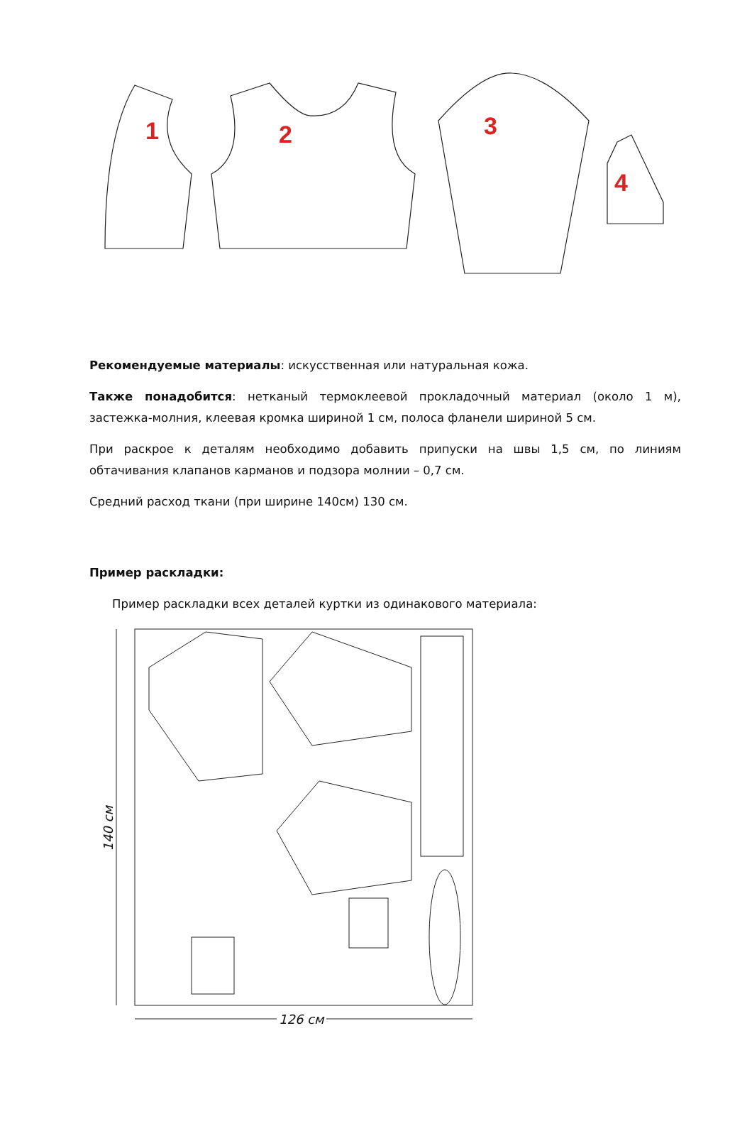1 2 3
4
Рекомендуемые материалы: искусственная или натуральная кожа.
Также понадобится: нетканый термоклеевой прокладочный материал (около 1 м), застежка-молния, клеевая кромка шириной 1 см, полоса фланели шириной 5 см.
При раскрое к деталям необходимо добавить припуски на швы 1,5 см, по линиям обтачивания клапанов карманов и подзора молнии – 0,7 см.
Средний расход ткани (при ширине 140см) 130 см.
Пример раскладки:
Пример раскладки всех деталей куртки из одинакового материала:
140 см
126 см